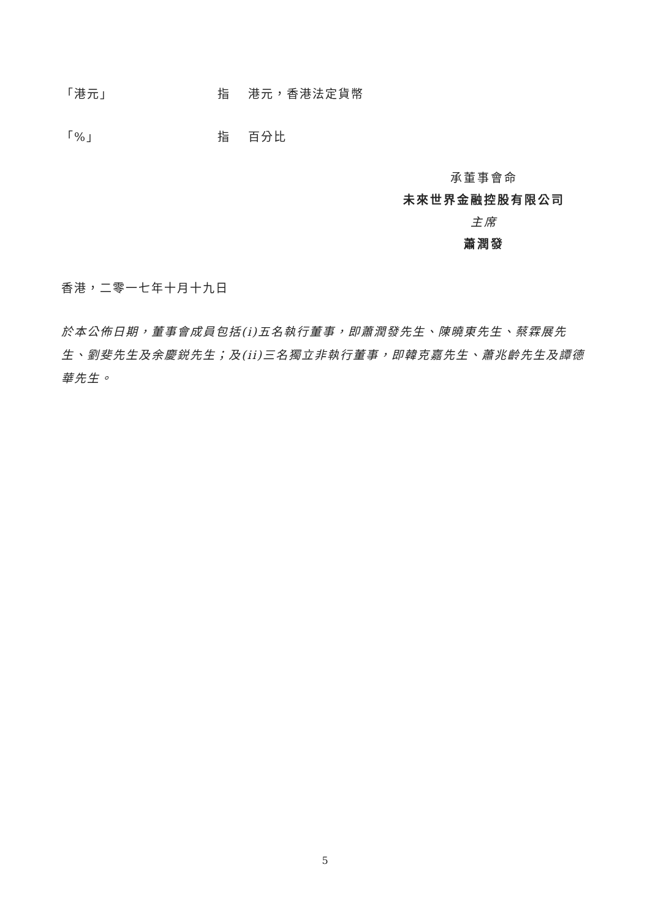「港元」 指 港元，香港法定貨幣
「%」 指 百分比
承董事會命
未來世界金融控股有限公司
主席
蕭潤發
香港，二零一七年十月十九日
於本公佈日期，董事會成員包括(i)五名執行董事，即蕭潤發先生、陳曉東先生、蔡霖展先生、劉斐先生及余慶鋭先生；及(ii)三名獨立非執行董事，即韓克嘉先生、蕭兆齡先生及譚德華先生。
5